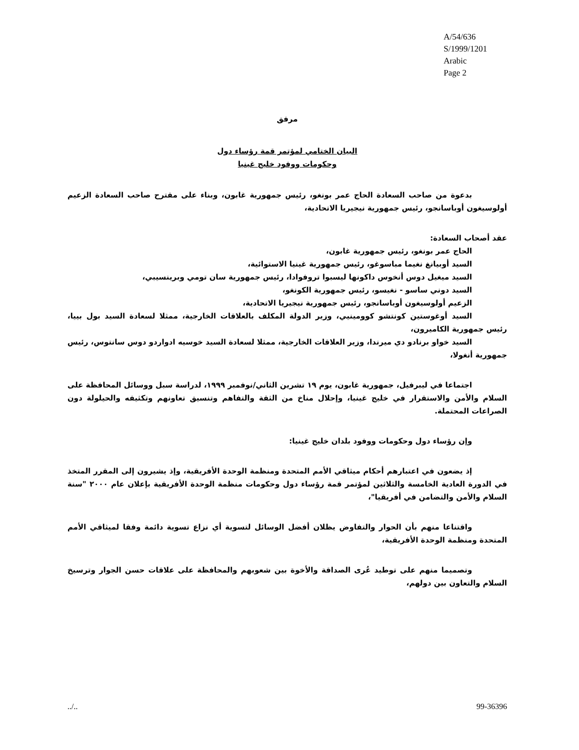A/54/636
S/1999/1201
Arabic
Page 2
مرفق
البيان الختامي لمؤتمر قمة رؤساء دول
وحكومات ووفود خليج غينيا
بدعوة من صاحب السعادة الحاج عمر بونغو، رئيس جمهورية غابون، وبناء على مقترح صاحب السعادة الزعيم أولوسيغون أوباسانجو، رئيس جمهورية نيجيريا الاتحادية،
عقد أصحاب السعادة:
الحاج عمر بونغو، رئيس جمهورية غابون،
السيد أوبيانغ نغيما مباسوغو، رئيس جمهورية غينيا الاستوائية،
السيد ميغيل دوس أنخوس داكونها ليسبوا تروفوادا، رئيس جمهورية سان تومي وبرينسيبي،
السيد دوني ساسو - نغيسو، رئيس جمهورية الكونغو،
الزعيم أولوسيغون أوباسانجو، رئيس جمهورية نيجيريا الاتحادية،
السيد أوغوستين كونتشو كوومينيي، وزير الدولة المكلف بالعلاقات الخارجية، ممثلا لسعادة السيد بول بييا، رئيس جمهورية الكاميرون،
السيد خواو برنادو دي ميرندا، وزير العلاقات الخارجية، ممثلا لسعادة السيد خوسيه ادواردو دوس سانتوس، رئيس جمهورية أنغولا،
اجتماعا في ليبرفيل، جمهورية غابون، يوم ١٩ تشرين الثاني/نوفمبر ١٩٩٩، لدراسة سبل ووسائل المحافظة على السلام والأمن والاستقرار في خليج غينيا، وإحلال مناخ من الثقة والتفاهم وتنسيق تعاونهم وتكثيفه والحيلولة دون الصراعات المحتملة.
وإن رؤساء دول وحكومات ووفود بلدان خليج غينيا:
إذ يضعون في اعتبارهم أحكام ميثاقي الأمم المتحدة ومنظمة الوحدة الأفريقية، وإذ يشيرون إلى المقرر المتخذ في الدورة العادية الخامسة والثلاثين لمؤتمر قمة رؤساء دول وحكومات منظمة الوحدة الأفريقية بإعلان عام ٢٠٠٠ "سنة السلام والأمن والتضامن في أفريقيا"،
واقتناعا منهم بأن الحوار والتفاوض يظلان أفضل الوسائل لتسوية أي نزاع تسوية دائمة وفقا لميثاقي الأمم المتحدة ومنظمة الوحدة الأفريقية،
وتصميما منهم على توطيد عُرى الصداقة والأخوة بين شعوبهم والمحافظة على علاقات حسن الجوار وترسيخ السلام والتعاون بين دولهم،
../.. 99-36396